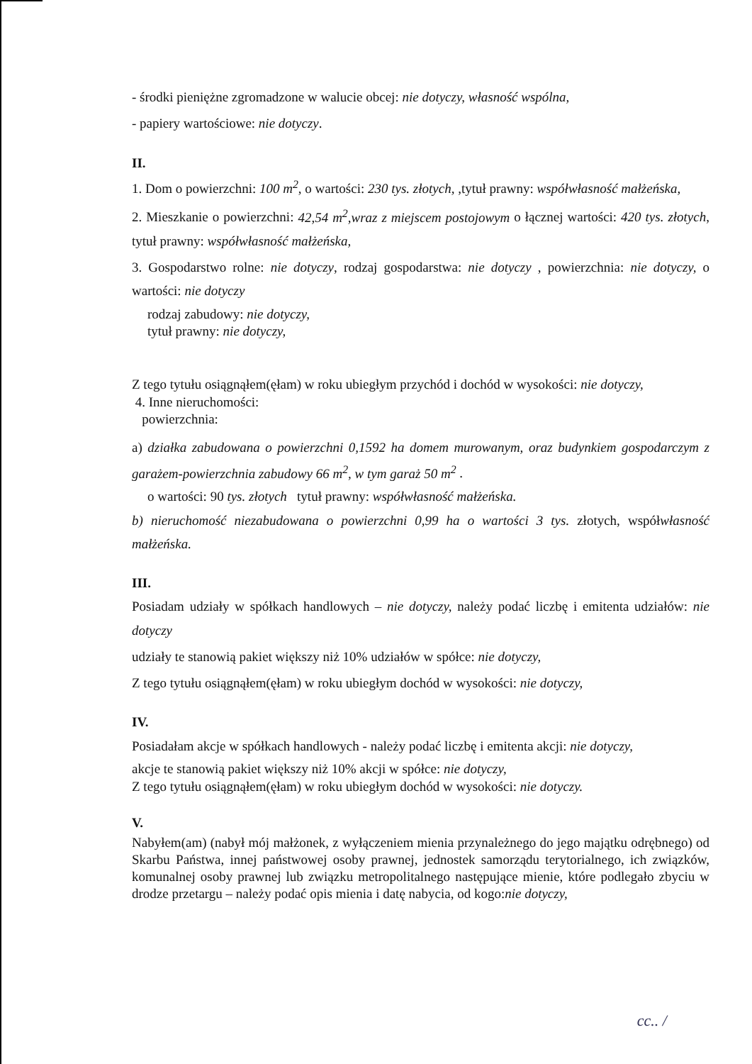- środki pieniężne zgromadzone w walucie obcej: nie dotyczy, własność wspólna,
- papiery wartościowe: nie dotyczy.
II.
1. Dom o powierzchni: 100 m<sup>2</sup>, o wartości: 230 tys. złotych, ,tytuł prawny: współwłasność małżeńska,
2. Mieszkanie o powierzchni: 42,54 m<sup>2</sup>,wraz z miejscem postojowym o łącznej wartości: 420 tys. złotych, tytuł prawny: współwłasność małżeńska,
3. Gospodarstwo rolne: nie dotyczy, rodzaj gospodarstwa: nie dotyczy , powierzchnia: nie dotyczy, o wartości: nie dotyczy
rodzaj zabudowy: nie dotyczy,
tytuł prawny: nie dotyczy,
Z tego tytułu osiągnąłem(ęłam) w roku ubiegłym przychód i dochód w wysokości: nie dotyczy,
4. Inne nieruchomości:
powierzchnia:
a) działka zabudowana o powierzchni 0,1592 ha domem murowanym, oraz budynkiem gospodarczym z garażem-powierzchnia zabudowy 66 m<sup>2</sup>, w tym garaż 50 m<sup>2</sup> .
o wartości: 90 tys. złotych tytuł prawny: współwłasność małżeńska.
b) nieruchomość niezabudowana o powierzchni 0,99 ha o wartości 3 tys. złotych, współwłasność małżeńska.
III.
Posiadam udziały w spółkach handlowych – nie dotyczy, należy podać liczbę i emitenta udziałów: nie dotyczy
udziały te stanowią pakiet większy niż 10% udziałów w spółce: nie dotyczy,
Z tego tytułu osiągnąłem(ęłam) w roku ubiegłym dochód w wysokości: nie dotyczy,
IV.
Posiadałam akcje w spółkach handlowych - należy podać liczbę i emitenta akcji: nie dotyczy,
akcje te stanowią pakiet większy niż 10% akcji w spółce: nie dotyczy,
Z tego tytułu osiągnąłem(ęłam) w roku ubiegłym dochód w wysokości: nie dotyczy.
V.
Nabyłem(am) (nabył mój małżonek, z wyłączeniem mienia przynależnego do jego majątku odrębnego) od Skarbu Państwa, innej państwowej osoby prawnej, jednostek samorządu terytorialnego, ich związków, komunalnej osoby prawnej lub związku metropolitalnego następujące mienie, które podlegało zbyciu w drodze przetargu – należy podać opis mienia i datę nabycia, od kogo:nie dotyczy,
cc.. /